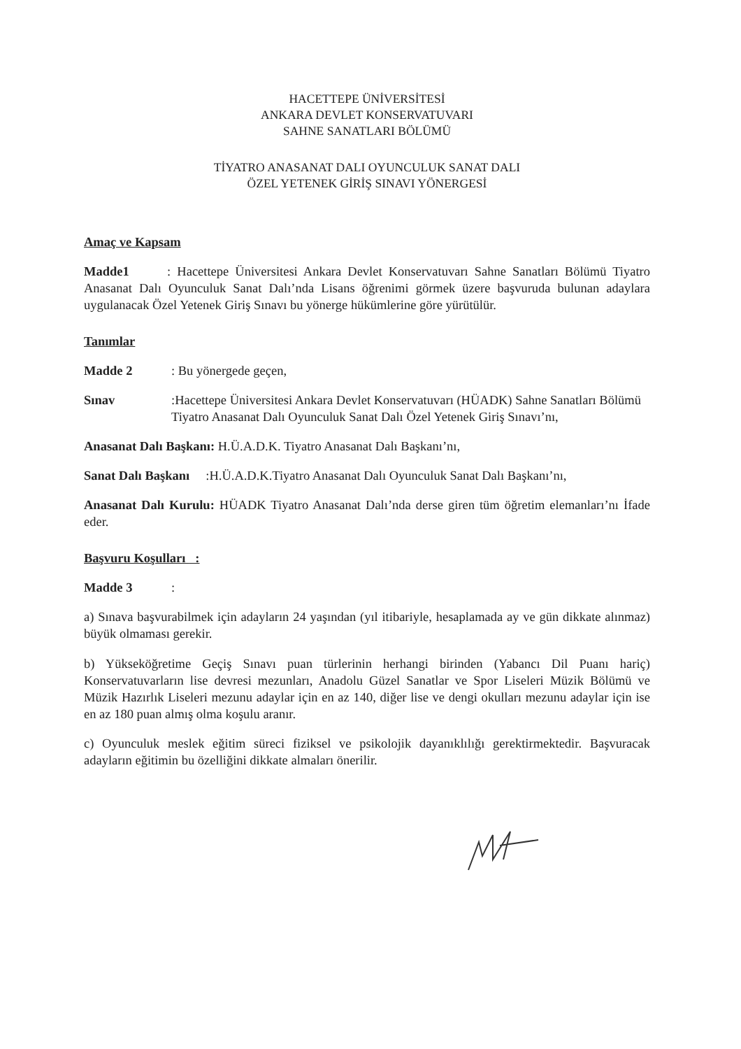HACETTEPE ÜNİVERSİTESİ
ANKARA DEVLET KONSERVATUVARI
SAHNE SANATLARI BÖLÜMÜ
TİYATRO ANASANAT DALI OYUNCULUK SANAT DALI
ÖZEL YETENEK GİRİŞ SINAVI YÖNERGESİ
Amaç ve Kapsam
Madde1 : Hacettepe Üniversitesi Ankara Devlet Konservatuvarı Sahne Sanatları Bölümü Tiyatro Anasanat Dalı Oyunculuk Sanat Dalı’nda Lisans öğrenimi görmek üzere başvuruda bulunan adaylara uygulanacak Özel Yetenek Giriş Sınavı bu yönerge hükümlerine göre yürütülür.
Tanımlar
Madde 2 : Bu yönergede geçen,
Sınav :Hacettepe Üniversitesi Ankara Devlet Konservatuvarı (HÜADK) Sahne Sanatları Bölümü Tiyatro Anasanat Dalı Oyunculuk Sanat Dalı Özel Yetenek Giriş Sınavı’nı,
Anasanat Dalı Başkanı: H.Ü.A.D.K. Tiyatro Anasanat Dalı Başkanı’nı,
Sanat Dalı Başkanı :H.Ü.A.D.K.Tiyatro Anasanat Dalı Oyunculuk Sanat Dalı Başkanı’nı,
Anasanat Dalı Kurulu: HÜADK Tiyatro Anasanat Dalı’nda derse giren tüm öğretim elemanları’nı İfade eder.
Başvuru Koşulları :
Madde 3 :
a) Sınava başvurabilmek için adayların 24 yaşından (yıl itibariyle, hesaplamada ay ve gün dikkate alınmaz) büyük olmaması gerekir.
b) Yükseköğretime Geçiş Sınavı puan türlerinin herhangi birinden (Yabancı Dil Puanı hariç) Konservatuvarların lise devresi mezunları, Anadolu Güzel Sanatlar ve Spor Liseleri Müzik Bölümü ve Müzik Hazırlık Liseleri mezunu adaylar için en az 140, diğer lise ve dengi okulları mezunu adaylar için ise en az 180 puan almış olma koşulu aranır.
c) Oyunculuk meslek eğitim süreci fiziksel ve psikolojik dayanıklılığı gerektirmektedir. Başvuracak adayların eğitimin bu özelliğini dikkate almaları önerilir.